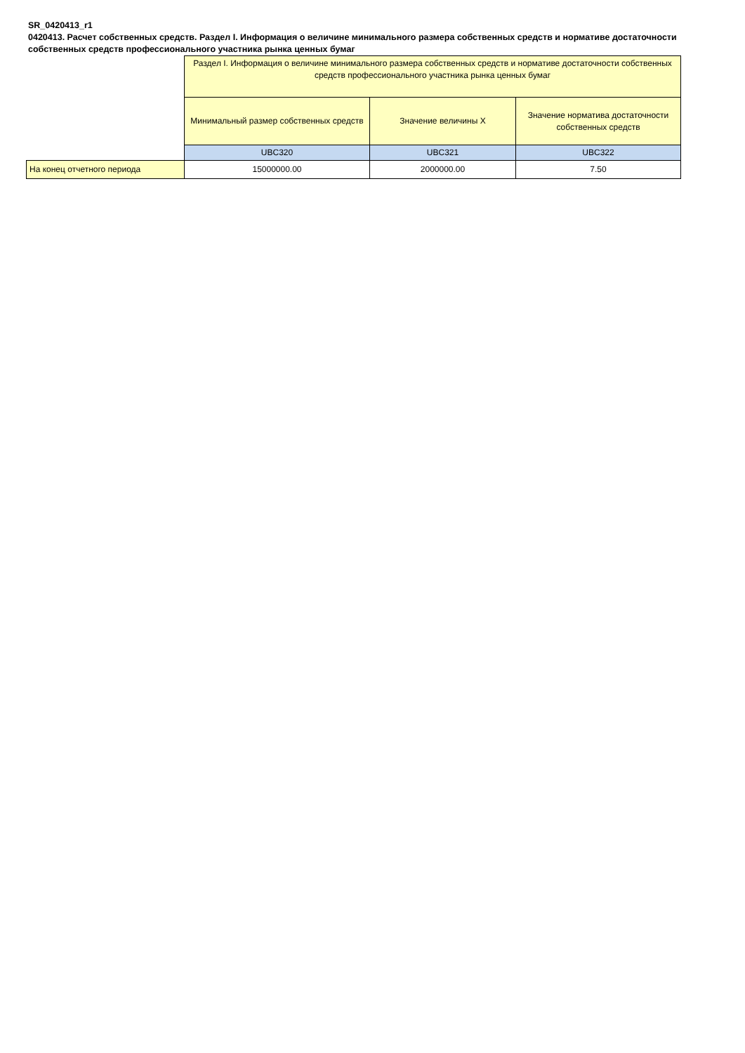SR_0420413_r1
0420413. Расчет собственных средств. Раздел I. Информация о величине минимального размера собственных средств и нормативе достаточности собственных средств профессионального участника рынка ценных бумаг
| | Раздел I. Информация о величине минимального размера собственных средств и нормативе достаточности собственных средств профессионального участника рынка ценных бумаг | | |
| | Минимальный размер собственных средств | Значение величины X | Значение норматива достаточности собственных средств |
| | UBC320 | UBC321 | UBC322 |
| На конец отчетного периода | 15000000.00 | 2000000.00 | 7.50 |